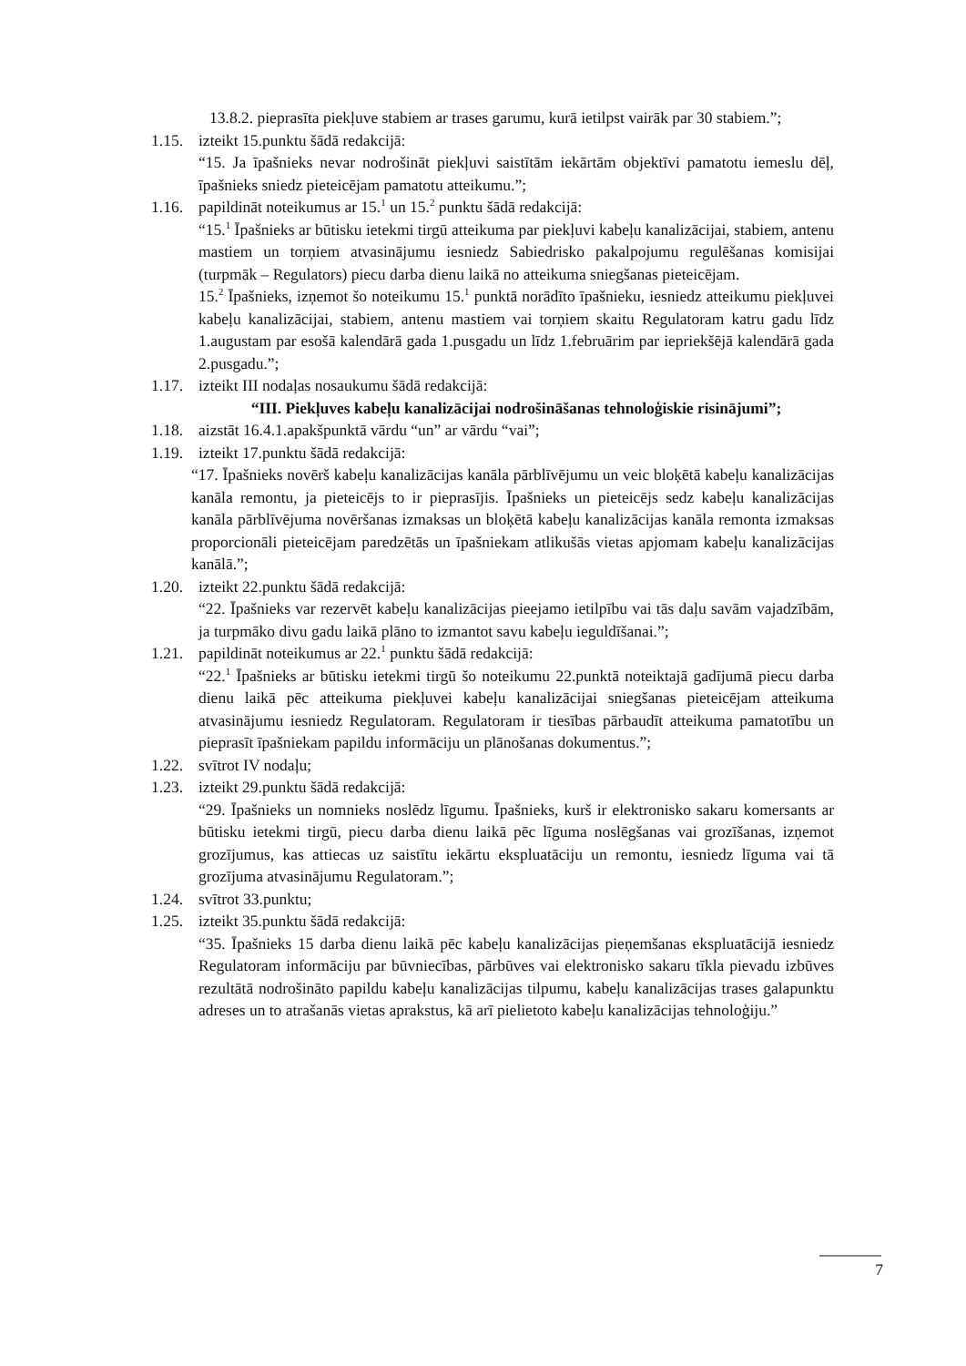13.8.2. pieprasīta piekļuve stabiem ar trases garumu, kurā ietilpst vairāk par 30 stabiem.”;
1.15. izteikt 15.punktu šādā redakcijā:
“15. Ja īpašnieks nevar nodrošināt piekļuvi saistītām iekārtām objektīvi pamatotu iemeslu dēļ, īpašnieks sniedz pieteicējam pamatotu atteikumu.”;
1.16. papildināt noteikumus ar 15.<sup>1</sup> un 15.<sup>2</sup> punktu šādā redakcijā:
“15.<sup>1</sup> Īpašnieks ar būtisku ietekmi tirgū atteikuma par piekļuvi kabeļu kanalizācijai, stabiem, antenu mastiem un torņiem atvasinājumu iesniedz Sabiedrisko pakalpojumu regulēšanas komisijai (turpmāk – Regulators) piecu darba dienu laikā no atteikuma sniegšanas pieteicējam.
15.<sup>2</sup> Īpašnieks, izņemot šo noteikumu 15.<sup>1</sup> punktā norādīto īpašnieku, iesniedz atteikumu piekļuvei kabeļu kanalizācijai, stabiem, antenu mastiem vai torņiem skaitu Regulatoram katru gadu līdz 1.augustam par esošā kalendārā gada 1.pusgadu un līdz 1.februārim par iepriekšējā kalendārā gada 2.pusgadu.”;
1.17. izteikt III nodaļas nosaukumu šādā redakcijā:
“III. Piekļuves kabeļu kanalizācijai nodrošināšanas tehnoloģiskie risinājumi”;
1.18. aizstāt 16.4.1.apakšpunktā vārdu “un” ar vārdu “vai”;
1.19. izteikt 17.punktu šādā redakcijā:
“17. Īpašnieks novērš kabeļu kanalizācijas kanāla pārblīvējumu un veic bloķētā kabeļu kanalizācijas kanāla remontu, ja pieteicējs to ir pieprasījis. Īpašnieks un pieteicējs sedz kabeļu kanalizācijas kanāla pārblīvējuma novēršanas izmaksas un bloķētā kabeļu kanalizācijas kanāla remonta izmaksas proporcionāli pieteicējam paredzētās un īpašniekam atlikušās vietas apjomam kabeļu kanalizācijas kanālā.”;
1.20. izteikt 22.punktu šādā redakcijā:
“22. Īpašnieks var rezervēt kabeļu kanalizācijas pieejamo ietilpību vai tās daļu savām vajadzībām, ja turpmāko divu gadu laikā plāno to izmantot savu kabeļu ieguldīšanai.”;
1.21. papildināt noteikumus ar 22.<sup>1</sup> punktu šādā redakcijā:
“22.<sup>1</sup> Īpašnieks ar būtisku ietekmi tirgū šo noteikumu 22.punktā noteiktajā gadījumā piecu darba dienu laikā pēc atteikuma piekļuvei kabeļu kanalizācijai sniegšanas pieteicējam atteikuma atvasinājumu iesniedz Regulatoram. Regulatoram ir tiesības pārbaudīt atteikuma pamatotību un pieprasīt īpašniekam papildu informāciju un plānošanas dokumentus.”;
1.22. svītrot IV nodaļu;
1.23. izteikt 29.punktu šādā redakcijā:
“29. Īpašnieks un nomnieks noslēdz līgumu. Īpašnieks, kurš ir elektronisko sakaru komersants ar būtisku ietekmi tirgū, piecu darba dienu laikā pēc līguma noslēgšanas vai grozīšanas, izņemot grozījumus, kas attiecas uz saistītu iekārtu ekspluatāciju un remontu, iesniedz līguma vai tā grozījuma atvasinājumu Regulatoram.”;
1.24. svītrot 33.punktu;
1.25. izteikt 35.punktu šādā redakcijā:
“35. Īpašnieks 15 darba dienu laikā pēc kabeļu kanalizācijas pieņemšanas ekspluatācijā iesniedz Regulatoram informāciju par būvniecības, pārbūves vai elektronisko sakaru tīkla pievadu izbūves rezultātā nodrošināto papildu kabeļu kanalizācijas tilpumu, kabeļu kanalizācijas trases galapunktu adreses un to atrašanās vietas aprakstus, kā arī pielietoto kabeļu kanalizācijas tehnoloģiju.”
7